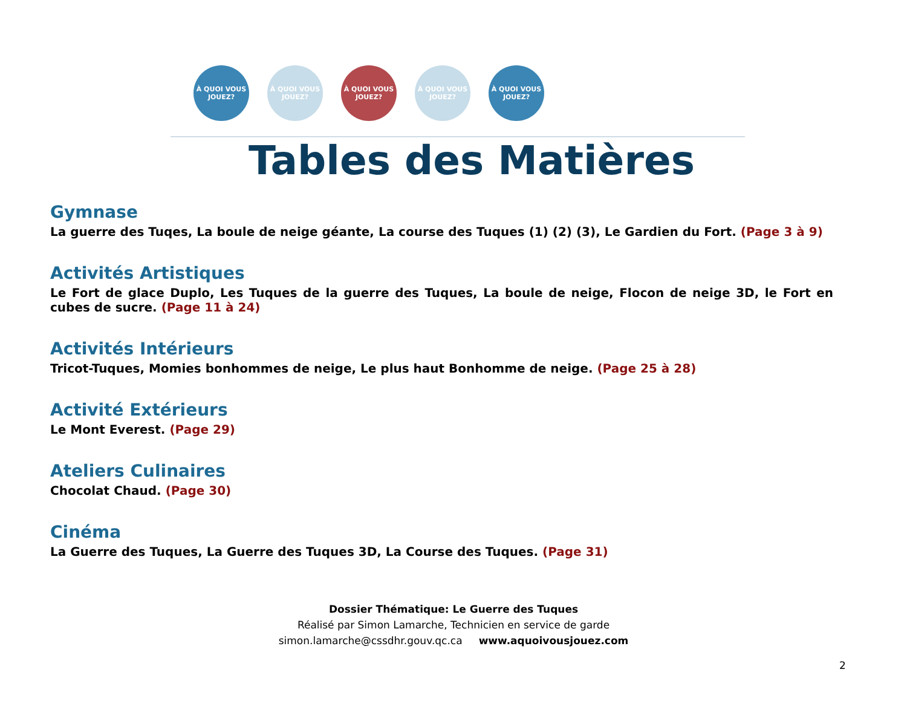À QUOI VOUS JOUEZ?
À QUOI VOUS JOUEZ?
À QUOI VOUS JOUEZ?
À QUOI VOUS JOUEZ?
À QUOI VOUS JOUEZ?
Tables des Matières
Gymnase
La guerre des Tuqes, La boule de neige géante, La course des Tuques (1) (2) (3), Le Gardien du Fort. (Page 3 à 9)
Activités Artistiques
Le Fort de glace Duplo, Les Tuques de la guerre des Tuques, La boule de neige, Flocon de neige 3D, le Fort en cubes de sucre. (Page 11 à 24)
Activités Intérieurs
Tricot-Tuques, Momies bonhommes de neige, Le plus haut Bonhomme de neige. (Page 25 à 28)
Activité Extérieurs
Le Mont Everest. (Page 29)
Ateliers Culinaires
Chocolat Chaud. (Page 30)
Cinéma
La Guerre des Tuques, La Guerre des Tuques 3D, La Course des Tuques. (Page 31)
Dossier Thématique: Le Guerre des Tuques
Réalisé par Simon Lamarche, Technicien en service de garde
simon.lamarche@cssdhr.gouv.qc.ca www.aquoivousjouez.com
2